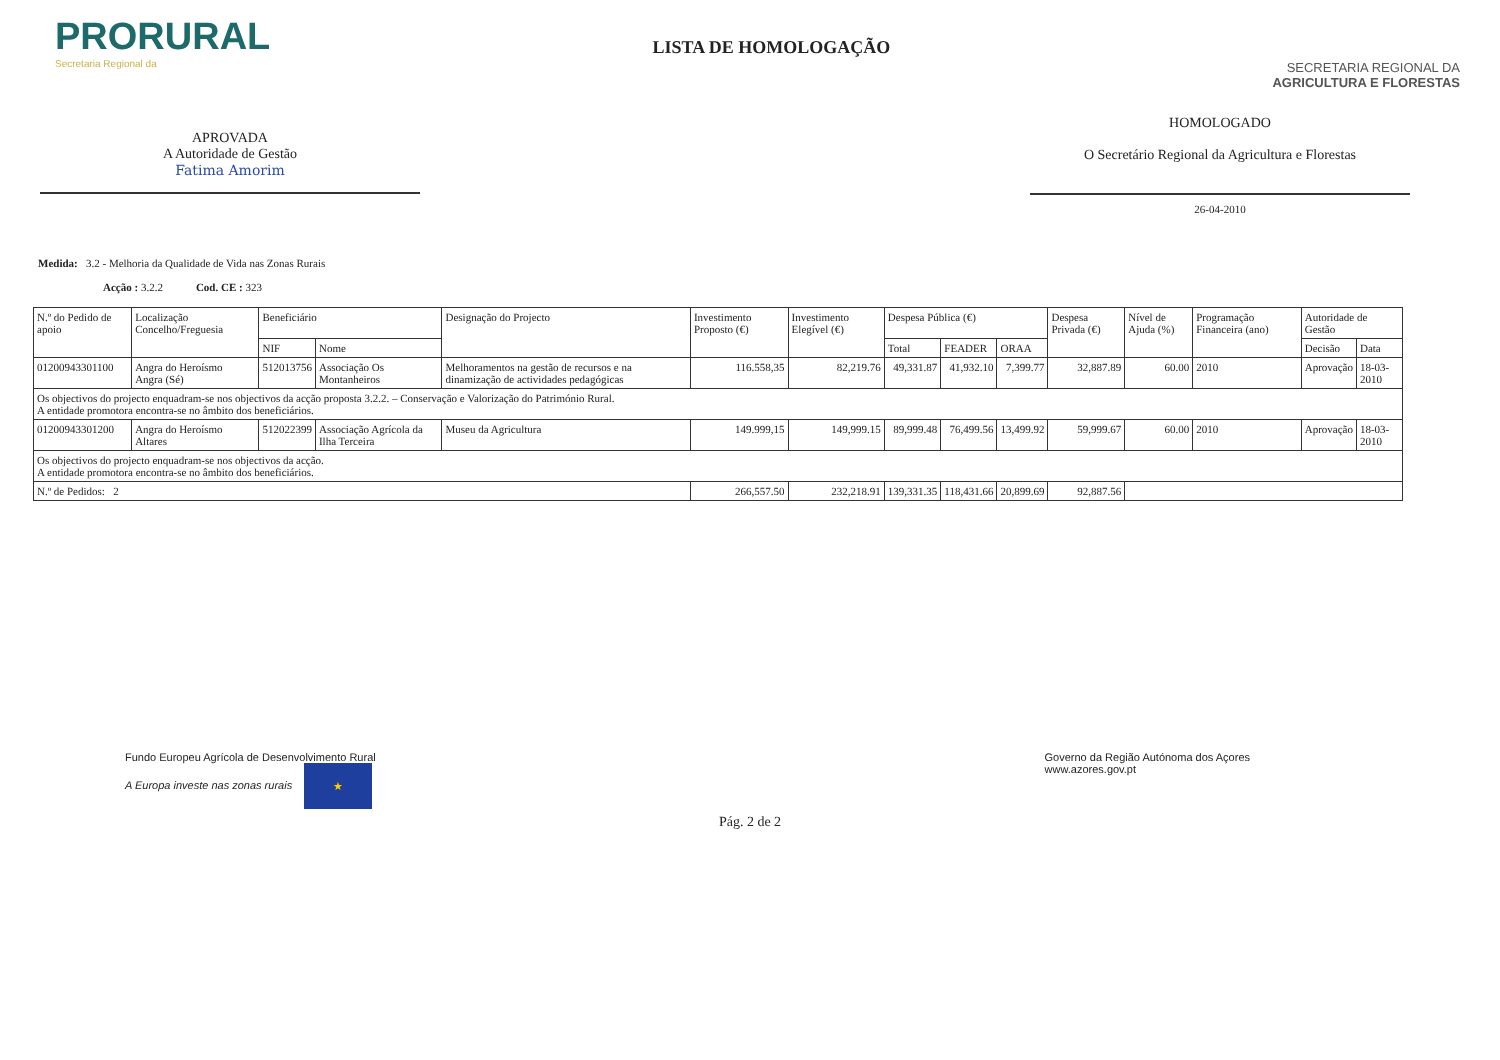PRORURAL
Secretaria Regional da
LISTA DE HOMOLOGAÇÃO
SECRETARIA REGIONAL DA
AGRICULTURA E FLORESTAS
APROVADA
A Autoridade de Gestão
Fatima Amorim
HOMOLOGADO
O Secretário Regional da Agricultura e Florestas
26-04-2010
Medida: 3.2 - Melhoria da Qualidade de Vida nas Zonas Rurais
Acção : 3.2.2 Cod. CE : 323
| N.º do Pedido de apoio | Localização Concelho/Freguesia | Beneficiário | | Designação do Projecto | Investimento Proposto (€) | Investimento Elegível (€) | Despesa Pública (€) | | | Despesa Privada (€) | Nível de Ajuda (%) | Programação Financeira (ano) | Autoridade de Gestão | |
| --- | --- | --- | --- | --- | --- | --- | --- | --- | --- | --- | --- | --- | --- | --- |
| | | NIF | Nome | | | | Total | FEADER | ORAA | | | | Decisão | Data |
| 01200943301100 | Angra do Heroísmo Angra (Sé) | 512013756 | Associação Os Montanheiros | Melhoramentos na gestão de recursos e na dinamização de actividades pedagógicas | 116.558,35 | 82,219.76 | 49,331.87 | 41,932.10 | 7,399.77 | 32,887.89 | 60.00 | 2010 | Aprovação | 18-03-2010 |
| Os objectivos do projecto enquadram-se nos objectivos da acção proposta 3.2.2. – Conservação e Valorização do Património Rural. A entidade promotora encontra-se no âmbito dos beneficiários. | | | | | | | | | | | | | | |
| 01200943301200 | Angra do Heroísmo Altares | 512022399 | Associação Agrícola da Ilha Terceira | Museu da Agricultura | 149.999,15 | 149,999.15 | 89,999.48 | 76,499.56 | 13,499.92 | 59,999.67 | 60.00 | 2010 | Aprovação | 18-03-2010 |
| Os objectivos do projecto enquadram-se nos objectivos da acção. A entidade promotora encontra-se no âmbito dos beneficiários. | | | | | | | | | | | | | | |
| N.º de Pedidos: 2 | | | | | 266,557.50 | 232,218.91 | 139,331.35 | 118,431.66 | 20,899.69 | 92,887.56 | | | | |
Fundo Europeu Agrícola de Desenvolvimento Rural
A Europa investe nas zonas rurais ★
Governo da Região Autónoma dos Açores
www.azores.gov.pt
Pág. 2 de 2